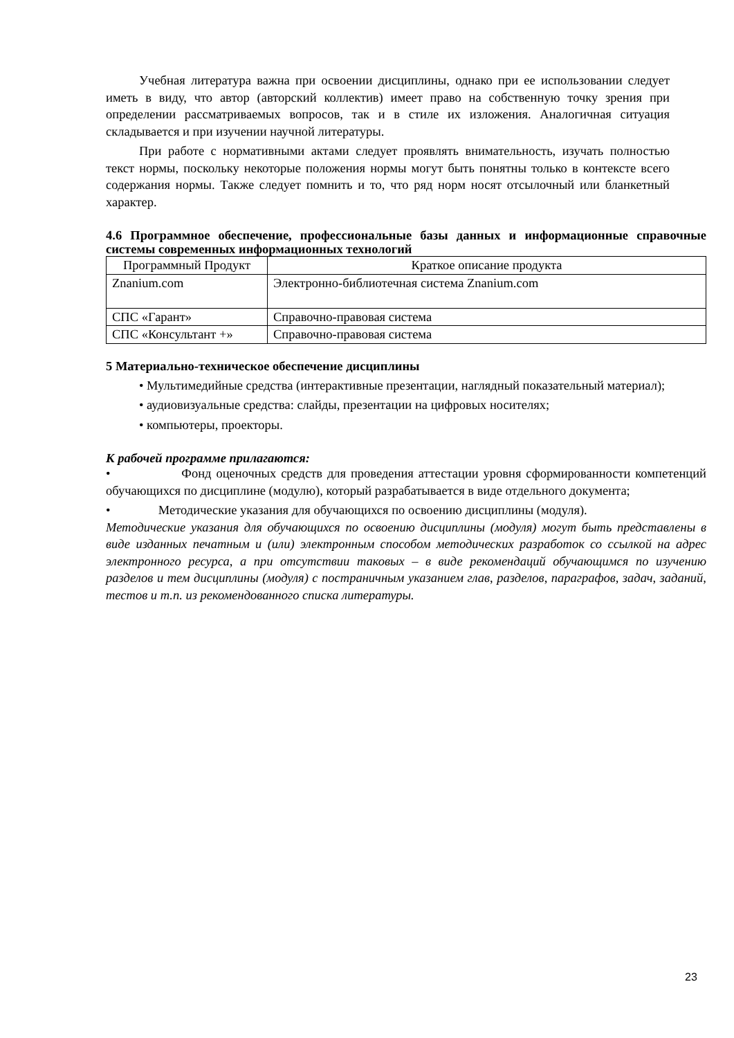Учебная литература важна при освоении дисциплины, однако при ее использовании следует иметь в виду, что автор (авторский коллектив) имеет право на собственную точку зрения при определении рассматриваемых вопросов, так и в стиле их изложения. Аналогичная ситуация складывается и при изучении научной литературы.
При работе с нормативными актами следует проявлять внимательность, изучать полностью текст нормы, поскольку некоторые положения нормы могут быть понятны только в контексте всего содержания нормы. Также следует помнить и то, что ряд норм носят отсылочный или бланкетный характер.
4.6 Программное обеспечение, профессиональные базы данных и информационные справочные системы современных информационных технологий
| Программный Продукт | Краткое описание продукта |
| --- | --- |
| Znanium.com | Электронно-библиотечная система Znanium.com |
| СПС «Гарант» | Справочно-правовая система |
| СПС «Консультант +» | Справочно-правовая система |
5 Материально-техническое обеспечение дисциплины
• Мультимедийные средства (интерактивные презентации, наглядный показательный материал);
• аудиовизуальные средства: слайды, презентации на цифровых носителях;
• компьютеры, проекторы.
К рабочей программе прилагаются:
• Фонд оценочных средств для проведения аттестации уровня сформированности компетенций обучающихся по дисциплине (модулю), который разрабатывается в виде отдельного документа;
• Методические указания для обучающихся по освоению дисциплины (модуля).
Методические указания для обучающихся по освоению дисциплины (модуля) могут быть представлены в виде изданных печатным и (или) электронным способом методических разработок со ссылкой на адрес электронного ресурса, а при отсутствии таковых – в виде рекомендаций обучающимся по изучению разделов и тем дисциплины (модуля) с постраничным указанием глав, разделов, параграфов, задач, заданий, тестов и т.п. из рекомендованного списка литературы.
23